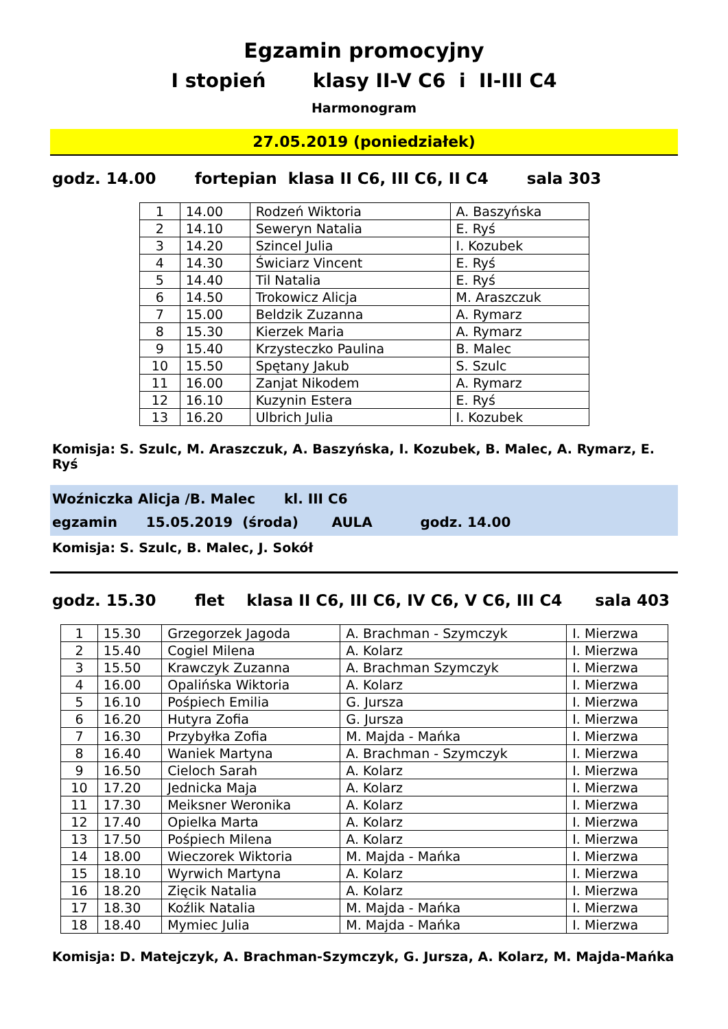Egzamin promocyjny
I stopień klasy II-V C6 i II-III C4
Harmonogram
27.05.2019 (poniedziałek)
godz. 14.00 fortepian klasa II C6, III C6, II C4 sala 303
| 1 | 14.00 | Rodzeń Wiktoria | A. Baszyńska |
| 2 | 14.10 | Seweryn Natalia | E. Ryś |
| 3 | 14.20 | Szincel Julia | I. Kozubek |
| 4 | 14.30 | Świciarz Vincent | E. Ryś |
| 5 | 14.40 | Til Natalia | E. Ryś |
| 6 | 14.50 | Trokowicz Alicja | M. Araszczuk |
| 7 | 15.00 | Beldzik Zuzanna | A. Rymarz |
| 8 | 15.30 | Kierzek Maria | A. Rymarz |
| 9 | 15.40 | Krzysteczko Paulina | B. Malec |
| 10 | 15.50 | Spętany Jakub | S. Szulc |
| 11 | 16.00 | Zanjat Nikodem | A. Rymarz |
| 12 | 16.10 | Kuzynin Estera | E. Ryś |
| 13 | 16.20 | Ulbrich Julia | I. Kozubek |
Komisja: S. Szulc, M. Araszczuk, A. Baszyńska, I. Kozubek, B. Malec, A. Rymarz, E. Ryś
Woźniczka Alicja /B. Malec kl. III C6 egzamin 15.05.2019 (środa) AULA godz. 14.00
Komisja: S. Szulc, B. Malec, J. Sokół
godz. 15.30 flet klasa II C6, III C6, IV C6, V C6, III C4 sala 403
| 1 | 15.30 | Grzegorzek Jagoda | A. Brachman - Szymczyk | I. Mierzwa |
| 2 | 15.40 | Cogiel Milena | A. Kolarz | I. Mierzwa |
| 3 | 15.50 | Krawczyk Zuzanna | A. Brachman Szymczyk | I. Mierzwa |
| 4 | 16.00 | Opalińska Wiktoria | A. Kolarz | I. Mierzwa |
| 5 | 16.10 | Pośpiech Emilia | G. Jursza | I. Mierzwa |
| 6 | 16.20 | Hutyra Zofia | G. Jursza | I. Mierzwa |
| 7 | 16.30 | Przybyłka Zofia | M. Majda - Mańka | I. Mierzwa |
| 8 | 16.40 | Waniek Martyna | A. Brachman - Szymczyk | I. Mierzwa |
| 9 | 16.50 | Cieloch Sarah | A. Kolarz | I. Mierzwa |
| 10 | 17.20 | Jednicka Maja | A. Kolarz | I. Mierzwa |
| 11 | 17.30 | Meiksner Weronika | A. Kolarz | I. Mierzwa |
| 12 | 17.40 | Opielka Marta | A. Kolarz | I. Mierzwa |
| 13 | 17.50 | Pośpiech Milena | A. Kolarz | I. Mierzwa |
| 14 | 18.00 | Wieczorek Wiktoria | M. Majda - Mańka | I. Mierzwa |
| 15 | 18.10 | Wyrwich Martyna | A. Kolarz | I. Mierzwa |
| 16 | 18.20 | Zięcik Natalia | A. Kolarz | I. Mierzwa |
| 17 | 18.30 | Koźlik Natalia | M. Majda - Mańka | I. Mierzwa |
| 18 | 18.40 | Mymiec Julia | M. Majda - Mańka | I. Mierzwa |
Komisja: D. Matejczyk, A. Brachman-Szymczyk, G. Jursza, A. Kolarz, M. Majda-Mańka